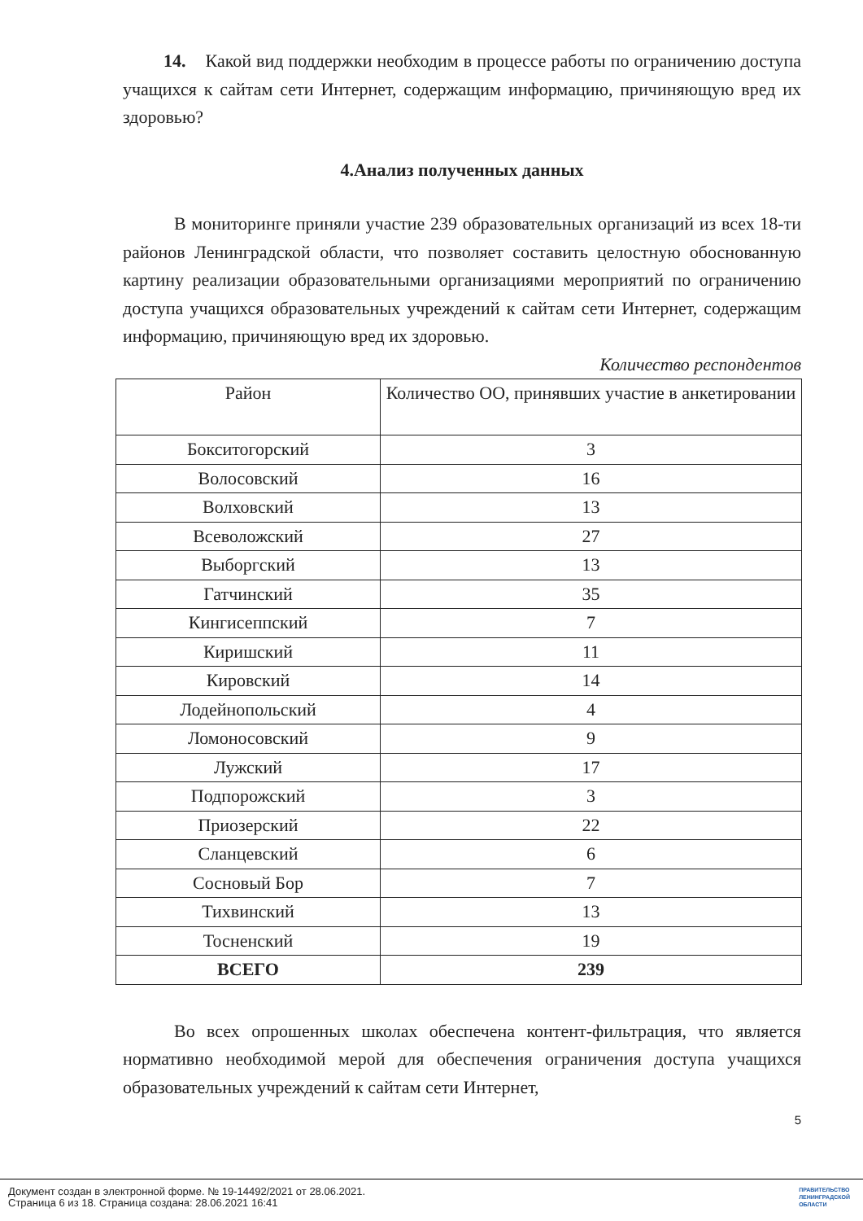14. Какой вид поддержки необходим в процессе работы по ограничению доступа учащихся к сайтам сети Интернет, содержащим информацию, причиняющую вред их здоровью?
4.Анализ полученных данных
В мониторинге приняли участие 239 образовательных организаций из всех 18-ти районов Ленинградской области, что позволяет составить целостную обоснованную картину реализации образовательными организациями мероприятий по ограничению доступа учащихся образовательных учреждений к сайтам сети Интернет, содержащим информацию, причиняющую вред их здоровью.
Количество респондентов
| Район | Количество ОО, принявших участие в анкетировании |
| --- | --- |
| Бокситогорский | 3 |
| Волосовский | 16 |
| Волховский | 13 |
| Всеволожский | 27 |
| Выборгский | 13 |
| Гатчинский | 35 |
| Кингисеппский | 7 |
| Киришский | 11 |
| Кировский | 14 |
| Лодейнопольский | 4 |
| Ломоносовский | 9 |
| Лужский | 17 |
| Подпорожский | 3 |
| Приозерский | 22 |
| Сланцевский | 6 |
| Сосновый Бор | 7 |
| Тихвинский | 13 |
| Тосненский | 19 |
| ВСЕГО | 239 |
Во всех опрошенных школах обеспечена контент-фильтрация, что является нормативно необходимой мерой для обеспечения ограничения доступа учащихся образовательных учреждений к сайтам сети Интернет,
5
Документ создан в электронной форме. № 19-14492/2021 от 28.06.2021.
Страница 6 из 18. Страница создана: 28.06.2021 16:41
ПРАВИТЕЛЬСТВО
ЛЕНИНГРАДСКОЙ
ОБЛАСТИ